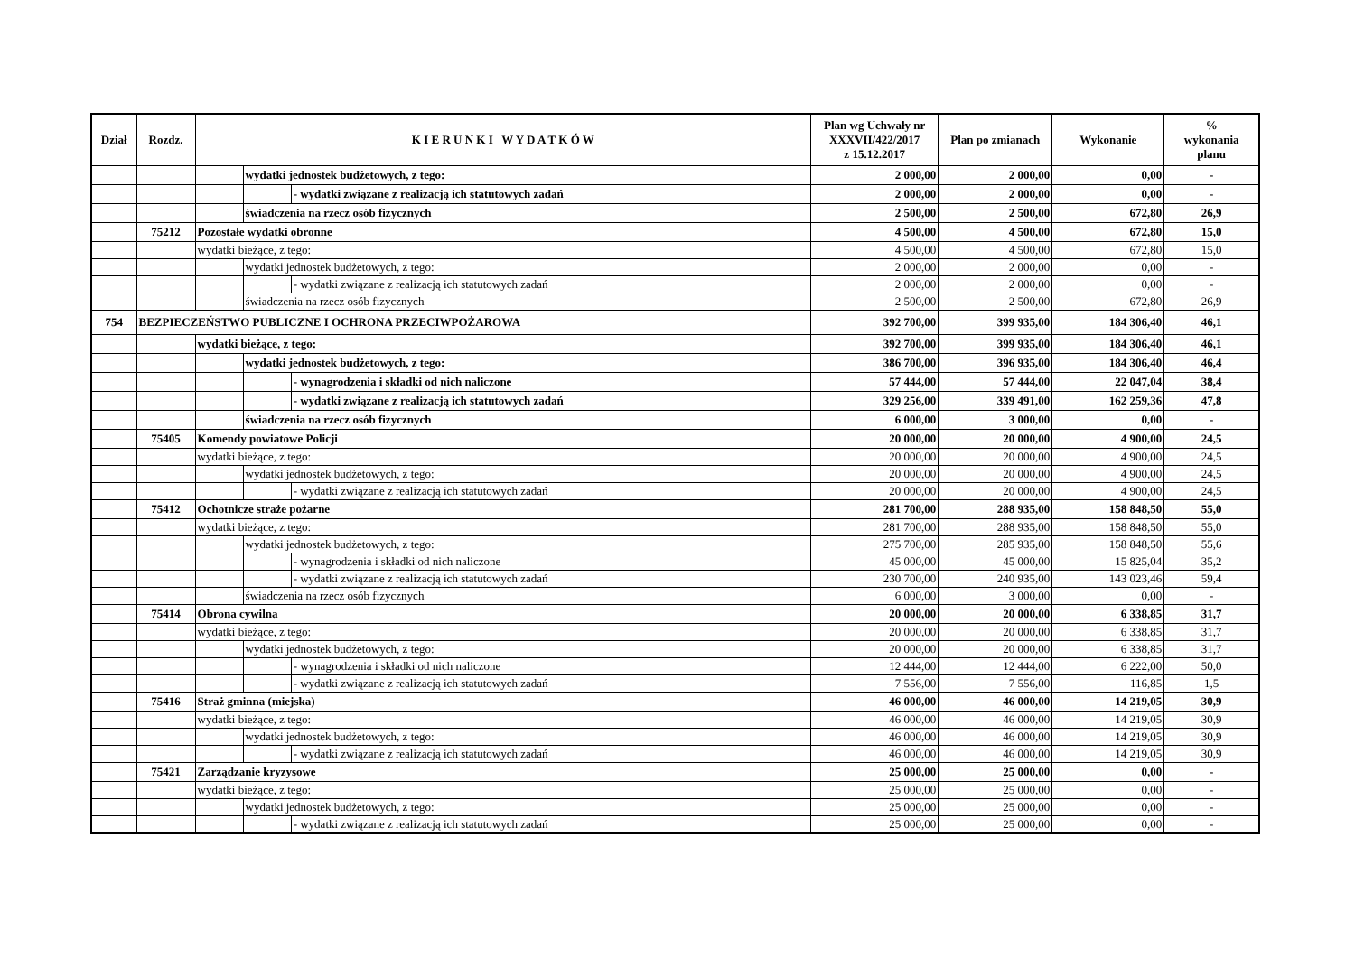| Dział | Rozdz. | K I E R U N K I W Y D A T K Ó W | | | Plan wg Uchwały nr XXXVII/422/2017 z 15.12.2017 | Plan po zmianach | Wykonanie | % wykonania planu |
| --- | --- | --- | --- | --- | --- | --- | --- | --- |
| | | | wydatki jednostek budżetowych, z tego: | | 2 000,00 | 2 000,00 | 0,00 | - |
| | | | | - wydatki związane z realizacją ich statutowych zadań | 2 000,00 | 2 000,00 | 0,00 | - |
| | | | świadczenia na rzecz osób fizycznych | | 2 500,00 | 2 500,00 | 672,80 | 26,9 |
| | 75212 | Pozostałe wydatki obronne | | | 4 500,00 | 4 500,00 | 672,80 | 15,0 |
| | | wydatki bieżące, z tego: | | | 4 500,00 | 4 500,00 | 672,80 | 15,0 |
| | | | wydatki jednostek budżetowych, z tego: | | 2 000,00 | 2 000,00 | 0,00 | - |
| | | | | - wydatki związane z realizacją ich statutowych zadań | 2 000,00 | 2 000,00 | 0,00 | - |
| | | | świadczenia na rzecz osób fizycznych | | 2 500,00 | 2 500,00 | 672,80 | 26,9 |
| 754 | BEZPIECZEŃSTWO PUBLICZNE I OCHRONA PRZECIWPOŻAROWA | | | | 392 700,00 | 399 935,00 | 184 306,40 | 46,1 |
| | | wydatki bieżące, z tego: | | | 392 700,00 | 399 935,00 | 184 306,40 | 46,1 |
| | | | wydatki jednostek budżetowych, z tego: | | 386 700,00 | 396 935,00 | 184 306,40 | 46,4 |
| | | | | - wynagrodzenia i składki od nich naliczone | 57 444,00 | 57 444,00 | 22 047,04 | 38,4 |
| | | | | - wydatki związane z realizacją ich statutowych zadań | 329 256,00 | 339 491,00 | 162 259,36 | 47,8 |
| | | | świadczenia na rzecz osób fizycznych | | 6 000,00 | 3 000,00 | 0,00 | - |
| | 75405 | Komendy powiatowe Policji | | | 20 000,00 | 20 000,00 | 4 900,00 | 24,5 |
| | | wydatki bieżące, z tego: | | | 20 000,00 | 20 000,00 | 4 900,00 | 24,5 |
| | | | wydatki jednostek budżetowych, z tego: | | 20 000,00 | 20 000,00 | 4 900,00 | 24,5 |
| | | | | - wydatki związane z realizacją ich statutowych zadań | 20 000,00 | 20 000,00 | 4 900,00 | 24,5 |
| | 75412 | Ochotnicze straże pożarne | | | 281 700,00 | 288 935,00 | 158 848,50 | 55,0 |
| | | wydatki bieżące, z tego: | | | 281 700,00 | 288 935,00 | 158 848,50 | 55,0 |
| | | | wydatki jednostek budżetowych, z tego: | | 275 700,00 | 285 935,00 | 158 848,50 | 55,6 |
| | | | | - wynagrodzenia i składki od nich naliczone | 45 000,00 | 45 000,00 | 15 825,04 | 35,2 |
| | | | | - wydatki związane z realizacją ich statutowych zadań | 230 700,00 | 240 935,00 | 143 023,46 | 59,4 |
| | | | świadczenia na rzecz osób fizycznych | | 6 000,00 | 3 000,00 | 0,00 | - |
| | 75414 | Obrona cywilna | | | 20 000,00 | 20 000,00 | 6 338,85 | 31,7 |
| | | wydatki bieżące, z tego: | | | 20 000,00 | 20 000,00 | 6 338,85 | 31,7 |
| | | | wydatki jednostek budżetowych, z tego: | | 20 000,00 | 20 000,00 | 6 338,85 | 31,7 |
| | | | | - wynagrodzenia i składki od nich naliczone | 12 444,00 | 12 444,00 | 6 222,00 | 50,0 |
| | | | | - wydatki związane z realizacją ich statutowych zadań | 7 556,00 | 7 556,00 | 116,85 | 1,5 |
| | 75416 | Straż gminna (miejska) | | | 46 000,00 | 46 000,00 | 14 219,05 | 30,9 |
| | | wydatki bieżące, z tego: | | | 46 000,00 | 46 000,00 | 14 219,05 | 30,9 |
| | | | wydatki jednostek budżetowych, z tego: | | 46 000,00 | 46 000,00 | 14 219,05 | 30,9 |
| | | | | - wydatki związane z realizacją ich statutowych zadań | 46 000,00 | 46 000,00 | 14 219,05 | 30,9 |
| | 75421 | Zarządzanie kryzysowe | | | 25 000,00 | 25 000,00 | 0,00 | - |
| | | wydatki bieżące, z tego: | | | 25 000,00 | 25 000,00 | 0,00 | - |
| | | | wydatki jednostek budżetowych, z tego: | | 25 000,00 | 25 000,00 | 0,00 | - |
| | | | | - wydatki związane z realizacją ich statutowych zadań | 25 000,00 | 25 000,00 | 0,00 | - |